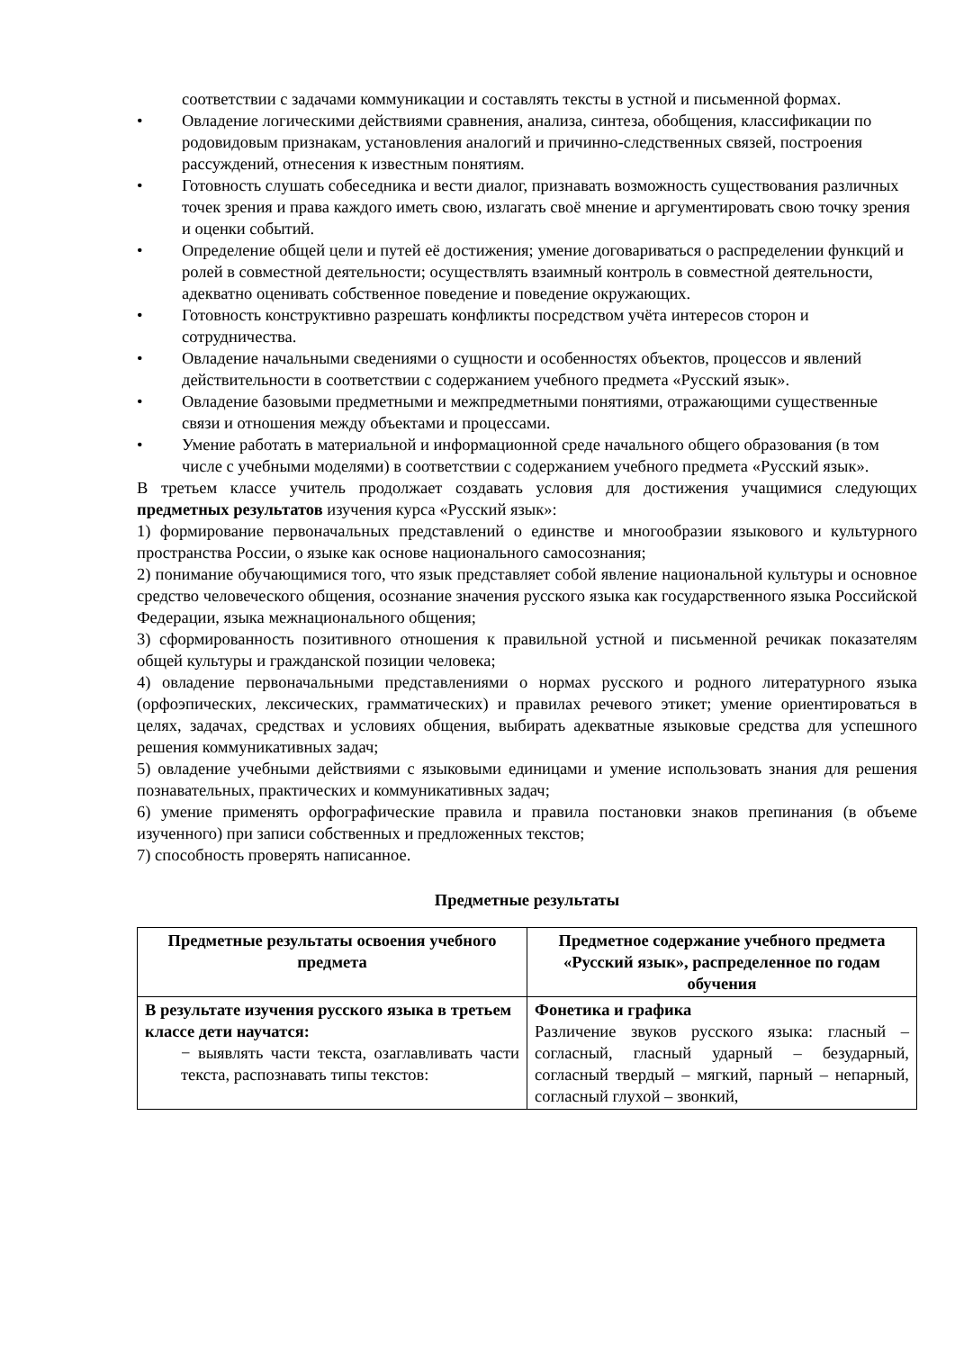соответствии с задачами коммуникации и составлять тексты в устной и письменной формах.
• Овладение логическими действиями сравнения, анализа, синтеза, обобщения, классификации по родовидовым признакам, установления аналогий и причинно-следственных связей, построения рассуждений, отнесения к известным понятиям.
• Готовность слушать собеседника и вести диалог, признавать возможность существования различных точек зрения и права каждого иметь свою, излагать своё мнение и аргументировать свою точку зрения и оценки событий.
• Определение общей цели и путей её достижения; умение договариваться о распределении функций и ролей в совместной деятельности; осуществлять взаимный контроль в совместной деятельности, адекватно оценивать собственное поведение и поведение окружающих.
• Готовность конструктивно разрешать конфликты посредством учёта интересов сторон и сотрудничества.
• Овладение начальными сведениями о сущности и особенностях объектов, процессов и явлений действительности в соответствии с содержанием учебного предмета «Русский язык».
• Овладение базовыми предметными и межпредметными понятиями, отражающими существенные связи и отношения между объектами и процессами.
• Умение работать в материальной и информационной среде начального общего образования (в том числе с учебными моделями) в соответствии с содержанием учебного предмета «Русский язык».
В третьем классе учитель продолжает создавать условия для достижения учащимися следующих предметных результатов изучения курса «Русский язык»:
1) формирование первоначальных представлений о единстве и многообразии языкового и культурного пространства России, о языке как основе национального самосознания;
2) понимание обучающимися того, что язык представляет собой явление национальной культуры и основное средство человеческого общения, осознание значения русского языка как государственного языка Российской Федерации, языка межнационального общения;
3) сформированность позитивного отношения к правильной устной и письменной речикак показателям общей культуры и гражданской позиции человека;
4) овладение первоначальными представлениями о нормах русского и родного литературного языка (орфоэпических, лексических, грамматических) и правилах речевого этикет; умение ориентироваться в целях, задачах, средствах и условиях общения, выбирать адекватные языковые средства для успешного решения коммуникативных задач;
5) овладение учебными действиями с языковыми единицами и умение использовать знания для решения познавательных, практических и коммуникативных задач;
6) умение применять орфографические правила и правила постановки знаков препинания (в объеме изученного) при записи собственных и предложенных текстов;
7) способность проверять написанное.
Предметные результаты
| Предметные результаты освоения учебного предмета | Предметное содержание учебного предмета «Русский язык», распределенное по годам обучения |
| --- | --- |
| В результате изучения русского языка в третьем классе дети научатся: − выявлять части текста, озаглавливать части текста, распознавать типы текстов: | Фонетика и графика Различение звуков русского языка: гласный – согласный, гласный ударный – безударный, согласный твердый – мягкий, парный – непарный, согласный глухой – звонкий, |